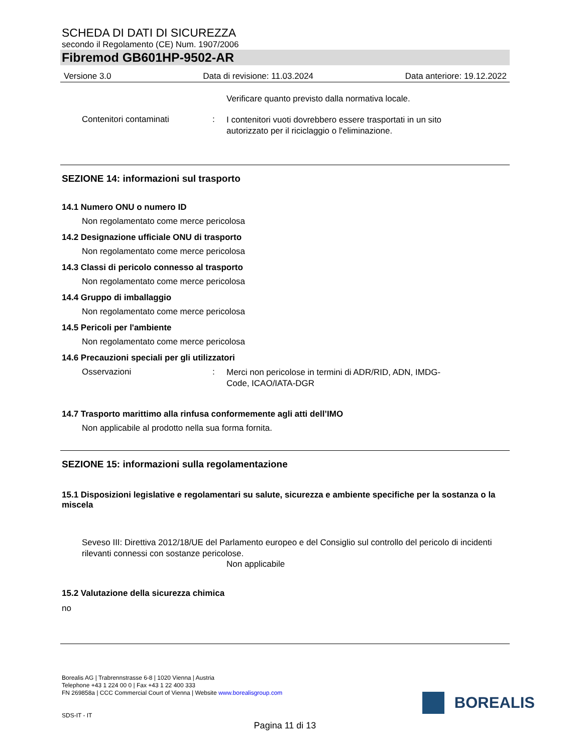SCHEDA DI DATI DI SICUREZZA
secondo il Regolamento (CE) Num. 1907/2006
Fibremod GB601HP-9502-AR
Versione 3.0 Data di revisione: 11.03.2024 Data anteriore: 19.12.2022
Verificare quanto previsto dalla normativa locale.
Contenitori contaminati: I contenitori vuoti dovrebbero essere trasportati in un sito autorizzato per il riciclaggio o l'eliminazione.
SEZIONE 14: informazioni sul trasporto
14.1 Numero ONU o numero ID
Non regolamentato come merce pericolosa
14.2 Designazione ufficiale ONU di trasporto
Non regolamentato come merce pericolosa
14.3 Classi di pericolo connesso al trasporto
Non regolamentato come merce pericolosa
14.4 Gruppo di imballaggio
Non regolamentato come merce pericolosa
14.5 Pericoli per l'ambiente
Non regolamentato come merce pericolosa
14.6 Precauzioni speciali per gli utilizzatori
Osservazioni: Merci non pericolose in termini di ADR/RID, ADN, IMDG-Code, ICAO/IATA-DGR
14.7 Trasporto marittimo alla rinfusa conformemente agli atti dell’IMO
Non applicabile al prodotto nella sua forma fornita.
SEZIONE 15: informazioni sulla regolamentazione
15.1 Disposizioni legislative e regolamentari su salute, sicurezza e ambiente specifiche per la sostanza o la miscela
Seveso III: Direttiva 2012/18/UE del Parlamento europeo e del Consiglio sul controllo del pericolo di incidenti rilevanti connessi con sostanze pericolose.
Non applicabile
15.2 Valutazione della sicurezza chimica
no
Borealis AG | Trabrennstrasse 6-8 | 1020 Vienna | Austria
Telephone +43 1 224 00 0 | Fax +43 1 22 400 333
FN 269858a | CCC Commercial Court of Vienna | Website www.borealisgroup.com
SDS-IT - IT
BOREALIS
Pagina 11 di 13